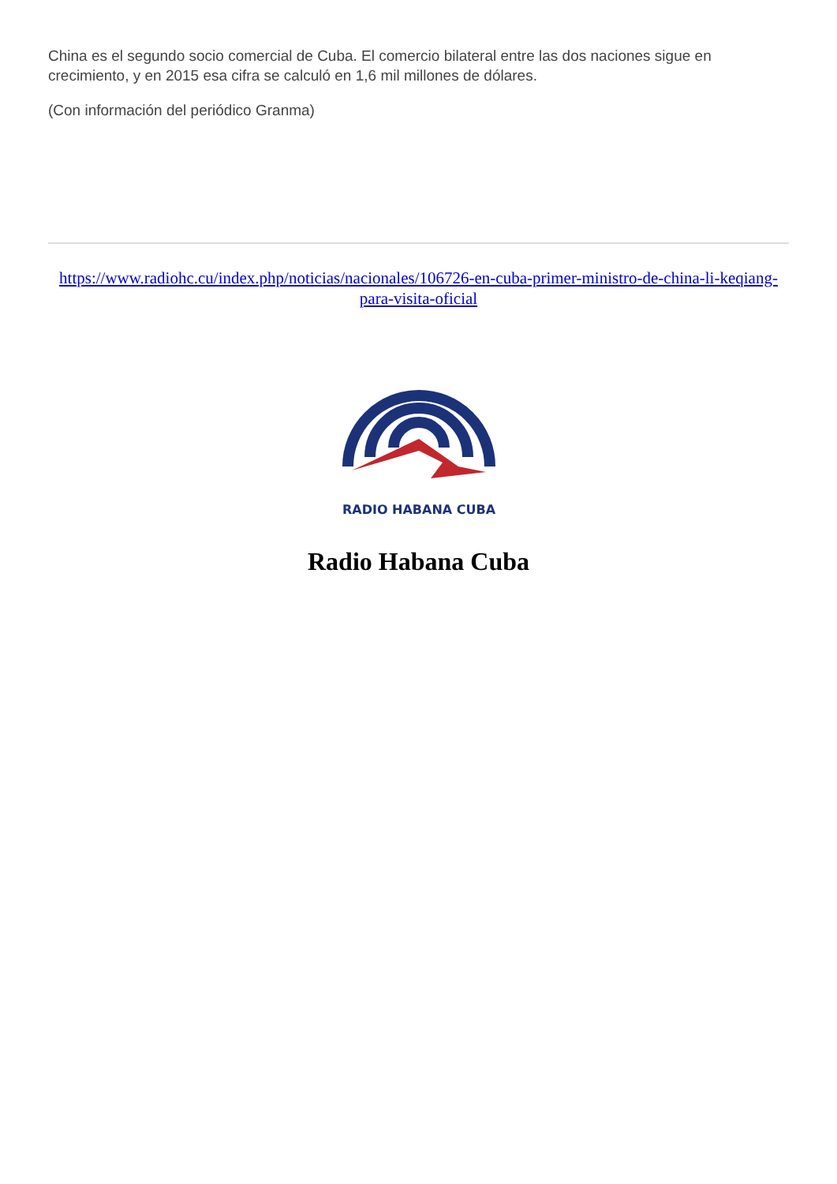China es el segundo socio comercial de Cuba. El comercio bilateral entre las dos naciones sigue en crecimiento, y en 2015 esa cifra se calculó en 1,6 mil millones de dólares.
(Con información del periódico Granma)
https://www.radiohc.cu/index.php/noticias/nacionales/106726-en-cuba-primer-ministro-de-china-li-keqiang-para-visita-oficial
RADIO HABANA CUBA
Radio Habana Cuba